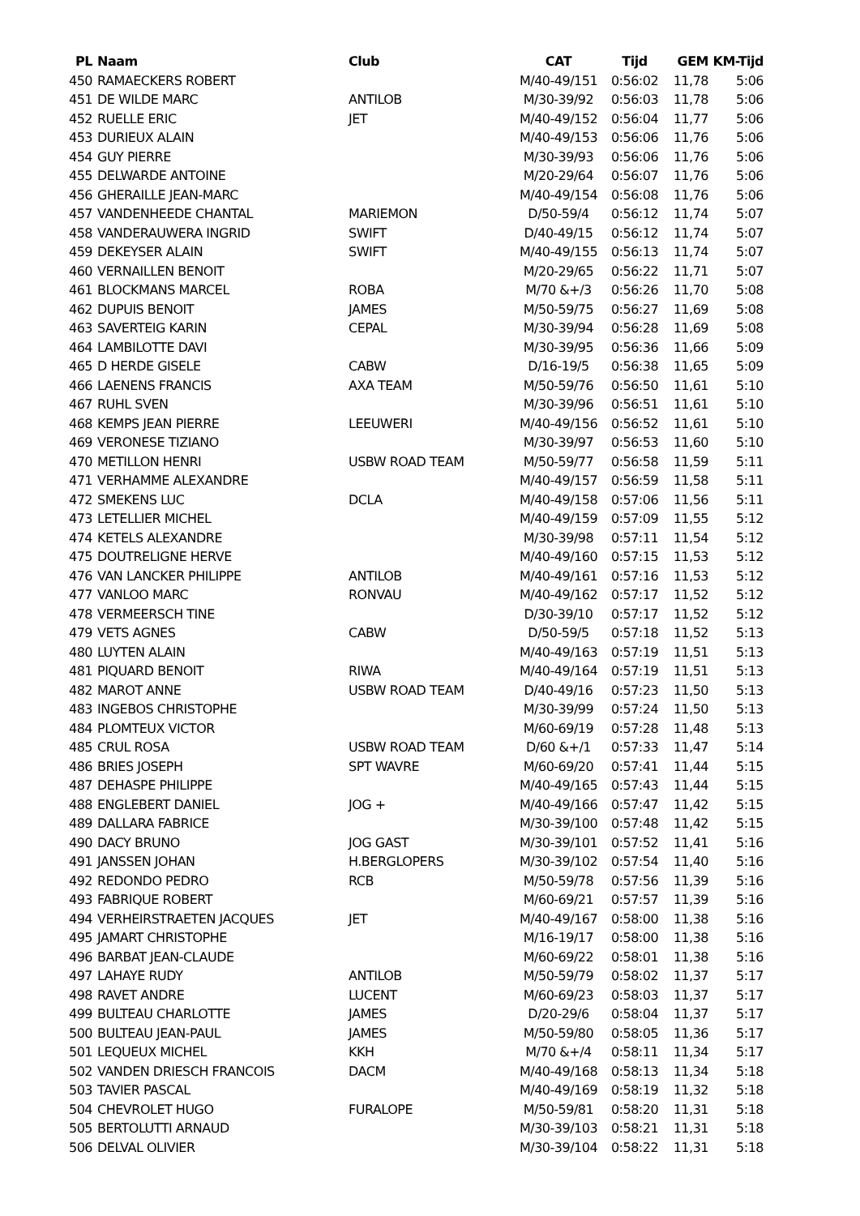| PL | Naam | Club | CAT | Tijd | GEM | KM-Tijd |
| --- | --- | --- | --- | --- | --- | --- |
| 450 | RAMAECKERS ROBERT | | M/40-49/151 | 0:56:02 | 11,78 | 5:06 |
| 451 | DE WILDE MARC | ANTILOB | M/30-39/92 | 0:56:03 | 11,78 | 5:06 |
| 452 | RUELLE ERIC | JET | M/40-49/152 | 0:56:04 | 11,77 | 5:06 |
| 453 | DURIEUX ALAIN | | M/40-49/153 | 0:56:06 | 11,76 | 5:06 |
| 454 | GUY PIERRE | | M/30-39/93 | 0:56:06 | 11,76 | 5:06 |
| 455 | DELWARDE ANTOINE | | M/20-29/64 | 0:56:07 | 11,76 | 5:06 |
| 456 | GHERAILLE JEAN-MARC | | M/40-49/154 | 0:56:08 | 11,76 | 5:06 |
| 457 | VANDENHEEDE CHANTAL | MARIEMON | D/50-59/4 | 0:56:12 | 11,74 | 5:07 |
| 458 | VANDERAUWERA INGRID | SWIFT | D/40-49/15 | 0:56:12 | 11,74 | 5:07 |
| 459 | DEKEYSER ALAIN | SWIFT | M/40-49/155 | 0:56:13 | 11,74 | 5:07 |
| 460 | VERNAILLEN BENOIT | | M/20-29/65 | 0:56:22 | 11,71 | 5:07 |
| 461 | BLOCKMANS MARCEL | ROBA | M/70 &+/3 | 0:56:26 | 11,70 | 5:08 |
| 462 | DUPUIS BENOIT | JAMES | M/50-59/75 | 0:56:27 | 11,69 | 5:08 |
| 463 | SAVERTEIG KARIN | CEPAL | M/30-39/94 | 0:56:28 | 11,69 | 5:08 |
| 464 | LAMBILOTTE DAVI | | M/30-39/95 | 0:56:36 | 11,66 | 5:09 |
| 465 | D HERDE GISELE | CABW | D/16-19/5 | 0:56:38 | 11,65 | 5:09 |
| 466 | LAENENS FRANCIS | AXA TEAM | M/50-59/76 | 0:56:50 | 11,61 | 5:10 |
| 467 | RUHL SVEN | | M/30-39/96 | 0:56:51 | 11,61 | 5:10 |
| 468 | KEMPS JEAN PIERRE | LEEUWERI | M/40-49/156 | 0:56:52 | 11,61 | 5:10 |
| 469 | VERONESE TIZIANO | | M/30-39/97 | 0:56:53 | 11,60 | 5:10 |
| 470 | METILLON HENRI | USBW ROAD TEAM | M/50-59/77 | 0:56:58 | 11,59 | 5:11 |
| 471 | VERHAMME ALEXANDRE | | M/40-49/157 | 0:56:59 | 11,58 | 5:11 |
| 472 | SMEKENS LUC | DCLA | M/40-49/158 | 0:57:06 | 11,56 | 5:11 |
| 473 | LETELLIER MICHEL | | M/40-49/159 | 0:57:09 | 11,55 | 5:12 |
| 474 | KETELS ALEXANDRE | | M/30-39/98 | 0:57:11 | 11,54 | 5:12 |
| 475 | DOUTRELIGNE HERVE | | M/40-49/160 | 0:57:15 | 11,53 | 5:12 |
| 476 | VAN LANCKER PHILIPPE | ANTILOB | M/40-49/161 | 0:57:16 | 11,53 | 5:12 |
| 477 | VANLOO MARC | RONVAU | M/40-49/162 | 0:57:17 | 11,52 | 5:12 |
| 478 | VERMEERSCH TINE | | D/30-39/10 | 0:57:17 | 11,52 | 5:12 |
| 479 | VETS AGNES | CABW | D/50-59/5 | 0:57:18 | 11,52 | 5:13 |
| 480 | LUYTEN ALAIN | | M/40-49/163 | 0:57:19 | 11,51 | 5:13 |
| 481 | PIQUARD BENOIT | RIWA | M/40-49/164 | 0:57:19 | 11,51 | 5:13 |
| 482 | MAROT ANNE | USBW ROAD TEAM | D/40-49/16 | 0:57:23 | 11,50 | 5:13 |
| 483 | INGEBOS CHRISTOPHE | | M/30-39/99 | 0:57:24 | 11,50 | 5:13 |
| 484 | PLOMTEUX VICTOR | | M/60-69/19 | 0:57:28 | 11,48 | 5:13 |
| 485 | CRUL ROSA | USBW ROAD TEAM | D/60 &+/1 | 0:57:33 | 11,47 | 5:14 |
| 486 | BRIES JOSEPH | SPT WAVRE | M/60-69/20 | 0:57:41 | 11,44 | 5:15 |
| 487 | DEHASPE PHILIPPE | | M/40-49/165 | 0:57:43 | 11,44 | 5:15 |
| 488 | ENGLEBERT DANIEL | JOG + | M/40-49/166 | 0:57:47 | 11,42 | 5:15 |
| 489 | DALLARA FABRICE | | M/30-39/100 | 0:57:48 | 11,42 | 5:15 |
| 490 | DACY BRUNO | JOG GAST | M/30-39/101 | 0:57:52 | 11,41 | 5:16 |
| 491 | JANSSEN JOHAN | H.BERGLOPERS | M/30-39/102 | 0:57:54 | 11,40 | 5:16 |
| 492 | REDONDO PEDRO | RCB | M/50-59/78 | 0:57:56 | 11,39 | 5:16 |
| 493 | FABRIQUE ROBERT | | M/60-69/21 | 0:57:57 | 11,39 | 5:16 |
| 494 | VERHEIRSTRAETEN JACQUES | JET | M/40-49/167 | 0:58:00 | 11,38 | 5:16 |
| 495 | JAMART CHRISTOPHE | | M/16-19/17 | 0:58:00 | 11,38 | 5:16 |
| 496 | BARBAT JEAN-CLAUDE | | M/60-69/22 | 0:58:01 | 11,38 | 5:16 |
| 497 | LAHAYE RUDY | ANTILOB | M/50-59/79 | 0:58:02 | 11,37 | 5:17 |
| 498 | RAVET ANDRE | LUCENT | M/60-69/23 | 0:58:03 | 11,37 | 5:17 |
| 499 | BULTEAU CHARLOTTE | JAMES | D/20-29/6 | 0:58:04 | 11,37 | 5:17 |
| 500 | BULTEAU JEAN-PAUL | JAMES | M/50-59/80 | 0:58:05 | 11,36 | 5:17 |
| 501 | LEQUEUX MICHEL | KKH | M/70 &+/4 | 0:58:11 | 11,34 | 5:17 |
| 502 | VANDEN DRIESCH FRANCOIS | DACM | M/40-49/168 | 0:58:13 | 11,34 | 5:18 |
| 503 | TAVIER PASCAL | | M/40-49/169 | 0:58:19 | 11,32 | 5:18 |
| 504 | CHEVROLET HUGO | FURALOPE | M/50-59/81 | 0:58:20 | 11,31 | 5:18 |
| 505 | BERTOLUTTI ARNAUD | | M/30-39/103 | 0:58:21 | 11,31 | 5:18 |
| 506 | DELVAL OLIVIER | | M/30-39/104 | 0:58:22 | 11,31 | 5:18 |